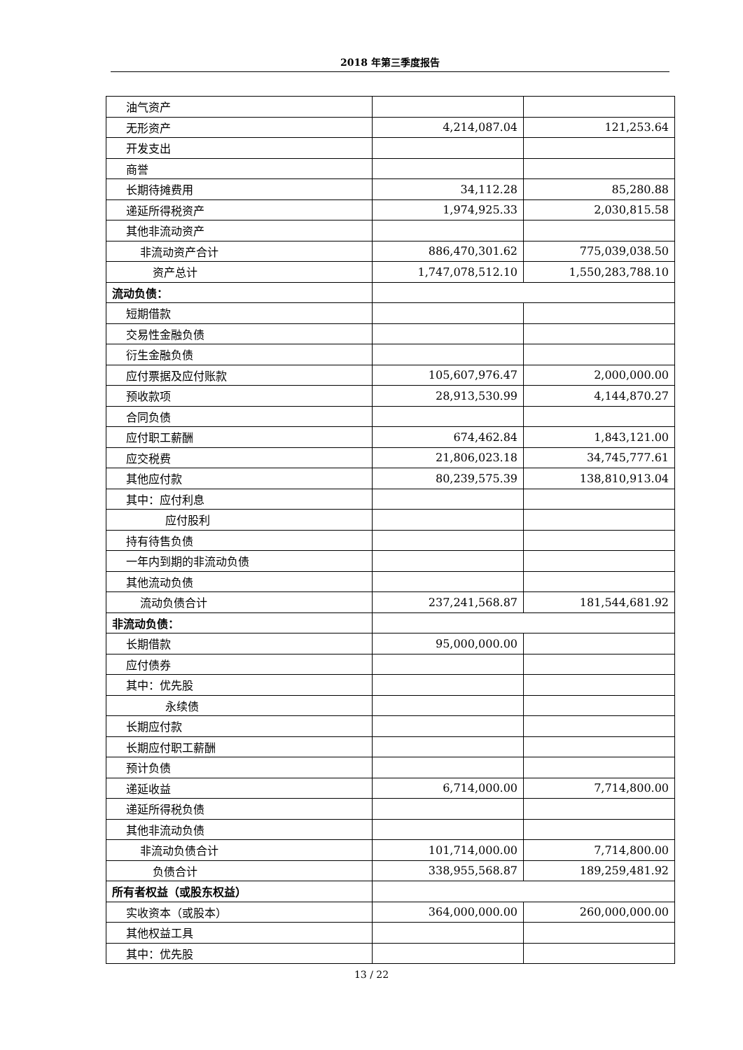2018 年第三季度报告
| 油气资产 | | |
| 无形资产 | 4,214,087.04 | 121,253.64 |
| 开发支出 | | |
| 商誉 | | |
| 长期待摊费用 | 34,112.28 | 85,280.88 |
| 递延所得税资产 | 1,974,925.33 | 2,030,815.58 |
| 其他非流动资产 | | |
| 非流动资产合计 | 886,470,301.62 | 775,039,038.50 |
| 资产总计 | 1,747,078,512.10 | 1,550,283,788.10 |
| 流动负债： | | |
| 短期借款 | | |
| 交易性金融负债 | | |
| 衍生金融负债 | | |
| 应付票据及应付账款 | 105,607,976.47 | 2,000,000.00 |
| 预收款项 | 28,913,530.99 | 4,144,870.27 |
| 合同负债 | | |
| 应付职工薪酬 | 674,462.84 | 1,843,121.00 |
| 应交税费 | 21,806,023.18 | 34,745,777.61 |
| 其他应付款 | 80,239,575.39 | 138,810,913.04 |
| 其中：应付利息 | | |
| 应付股利 | | |
| 持有待售负债 | | |
| 一年内到期的非流动负债 | | |
| 其他流动负债 | | |
| 流动负债合计 | 237,241,568.87 | 181,544,681.92 |
| 非流动负债： | | |
| 长期借款 | 95,000,000.00 | |
| 应付债券 | | |
| 其中：优先股 | | |
| 永续债 | | |
| 长期应付款 | | |
| 长期应付职工薪酬 | | |
| 预计负债 | | |
| 递延收益 | 6,714,000.00 | 7,714,800.00 |
| 递延所得税负债 | | |
| 其他非流动负债 | | |
| 非流动负债合计 | 101,714,000.00 | 7,714,800.00 |
| 负债合计 | 338,955,568.87 | 189,259,481.92 |
| 所有者权益（或股东权益） | | |
| 实收资本（或股本） | 364,000,000.00 | 260,000,000.00 |
| 其他权益工具 | | |
| 其中：优先股 | | |
13 / 22